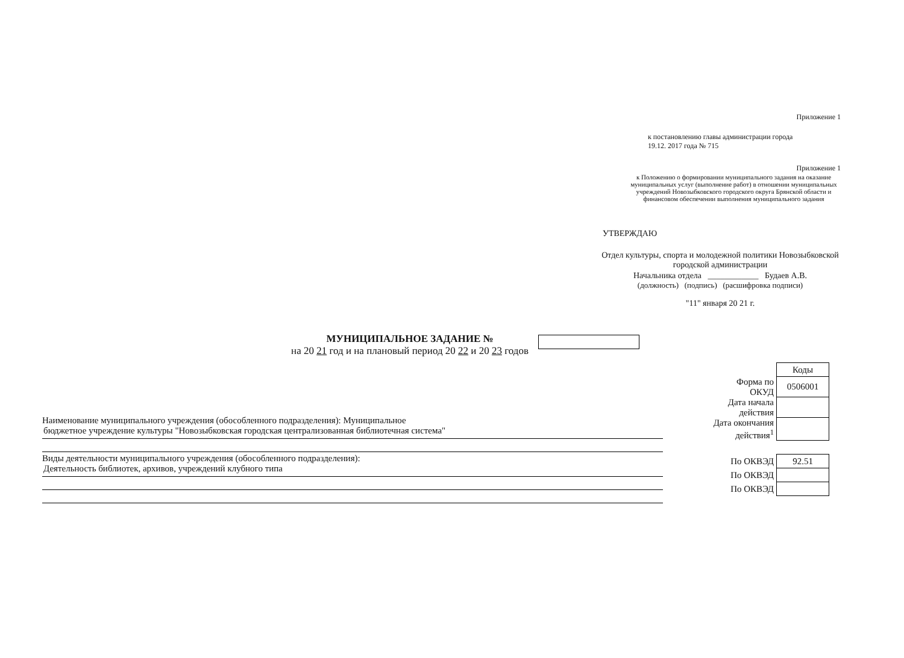Приложение 1
к постановлению главы администрации города
19.12. 2017 года № 715
Приложение 1
к Положению о формировании муниципального задания на оказание муниципальных услуг (выполнение работ) в отношении муниципальных учреждений Новозыбковского городского округа Брянской области и финансовом обеспечении выполнения муниципального задания
УТВЕРЖДАЮ
Отдел культуры, спорта и молодежной политики Новозыбковской городской администрации
Начальника отдела ____________ Будаев А.В.
(должность) (подпись) (расшифровка подписи)
"11" января 20 21 г.
МУНИЦИПАЛЬНОЕ ЗАДАНИЕ №
на 20 21 год и на плановый период 20 22 и 20 23 годов
| | Коды |
| Форма по ОКУД | 0506001 |
| Дата начала действия | |
| Дата окончания действия<sup>1</sup> | |
| По ОКВЭД | 92.51 |
| По ОКВЭД | |
| По ОКВЭД | |
Наименование муниципального учреждения (обособленного подразделения): Муниципальное
бюджетное учреждение культуры "Новозыбковская городская централизованная библиотечная система"
Виды деятельности муниципального учреждения (обособленного подразделения):
Деятельность библиотек, архивов, учреждений клубного типа